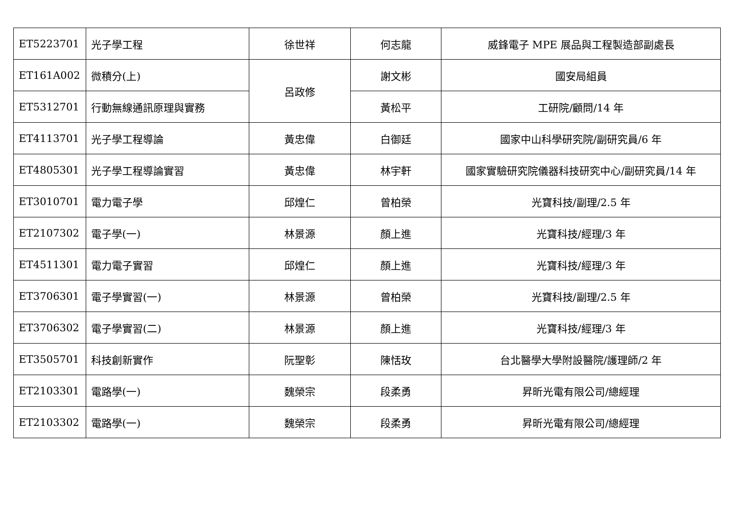| ET5223701 | 光子學工程 | 徐世祥 | 何志龍 | 威鋒電子 MPE 展品與工程製造部副處長 |
| ET161A002 | 微積分(上) | 呂政修 | 謝文彬 | 國安局組員 |
| ET5312701 | 行動無線通訊原理與實務 | | 黃松平 | 工研院/顧問/14 年 |
| ET4113701 | 光子學工程導論 | 黃忠偉 | 白御廷 | 國家中山科學研究院/副研究員/6 年 |
| ET4805301 | 光子學工程導論實習 | 黃忠偉 | 林宇軒 | 國家實驗研究院儀器科技研究中心/副研究員/14 年 |
| ET3010701 | 電力電子學 | 邱煌仁 | 曾柏榮 | 光寶科技/副理/2.5 年 |
| ET2107302 | 電子學(一) | 林景源 | 顏上進 | 光寶科技/經理/3 年 |
| ET4511301 | 電力電子實習 | 邱煌仁 | 顏上進 | 光寶科技/經理/3 年 |
| ET3706301 | 電子學實習(一) | 林景源 | 曾柏榮 | 光寶科技/副理/2.5 年 |
| ET3706302 | 電子學實習(二) | 林景源 | 顏上進 | 光寶科技/經理/3 年 |
| ET3505701 | 科技創新實作 | 阮聖彰 | 陳恬玫 | 台北醫學大學附設醫院/護理師/2 年 |
| ET2103301 | 電路學(一) | 魏榮宗 | 段柔勇 | 昇昕光電有限公司/總經理 |
| ET2103302 | 電路學(一) | 魏榮宗 | 段柔勇 | 昇昕光電有限公司/總經理 |